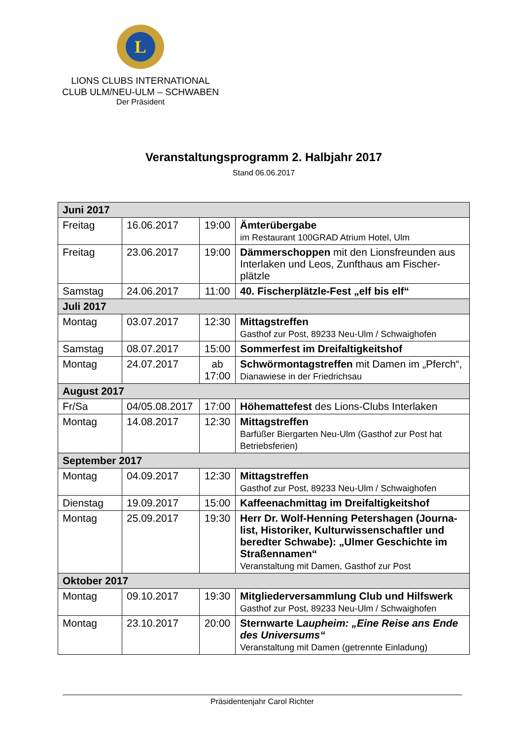L
LIONS CLUBS INTERNATIONAL
CLUB ULM/NEU-ULM – SCHWABEN
Der Präsident
Veranstaltungsprogramm 2. Halbjahr 2017
Stand 06.06.2017
| Juni 2017 | | | |
| --- | --- | --- | --- |
| Freitag | 16.06.2017 | 19:00 | Ämterübergabe im Restaurant 100GRAD Atrium Hotel, Ulm |
| Freitag | 23.06.2017 | 19:00 | Dämmerschoppen mit den Lionsfreunden aus Interlaken und Leos, Zunfthaus am Fischer-plätzle |
| Samstag | 24.06.2017 | 11:00 | 40. Fischerplätzle-Fest „elf bis elf“ |
| Juli 2017 | | | |
| Montag | 03.07.2017 | 12:30 | Mittagstreffen Gasthof zur Post, 89233 Neu-Ulm / Schwaighofen |
| Samstag | 08.07.2017 | 15:00 | Sommerfest im Dreifaltigkeitshof |
| Montag | 24.07.2017 | ab 17:00 | Schwörmontagstreffen mit Damen im „Pferch“, Dianawiese in der Friedrichsau |
| August 2017 | | | |
| Fr/Sa | 04/05.08.2017 | 17:00 | Höhemattefest des Lions-Clubs Interlaken |
| Montag | 14.08.2017 | 12:30 | Mittagstreffen Barfüßer Biergarten Neu-Ulm (Gasthof zur Post hat Betriebsferien) |
| September 2017 | | | |
| Montag | 04.09.2017 | 12:30 | Mittagstreffen Gasthof zur Post, 89233 Neu-Ulm / Schwaighofen |
| Dienstag | 19.09.2017 | 15:00 | Kaffeenachmittag im Dreifaltigkeitshof |
| Montag | 25.09.2017 | 19:30 | Herr Dr. Wolf-Henning Petershagen (Journa-list, Historiker, Kulturwissenschaftler und beredter Schwabe): „Ulmer Geschichte im Straßennamen“ Veranstaltung mit Damen, Gasthof zur Post |
| Oktober 2017 | | | |
| Montag | 09.10.2017 | 19:30 | Mitgliederversammlung Club und Hilfswerk Gasthof zur Post, 89233 Neu-Ulm / Schwaighofen |
| Montag | 23.10.2017 | 20:00 | Sternwarte L aupheim: „Eine Reise ans Ende des Universums“ Veranstaltung mit Damen (getrennte Einladung) |
Präsidentenjahr Carol Richter